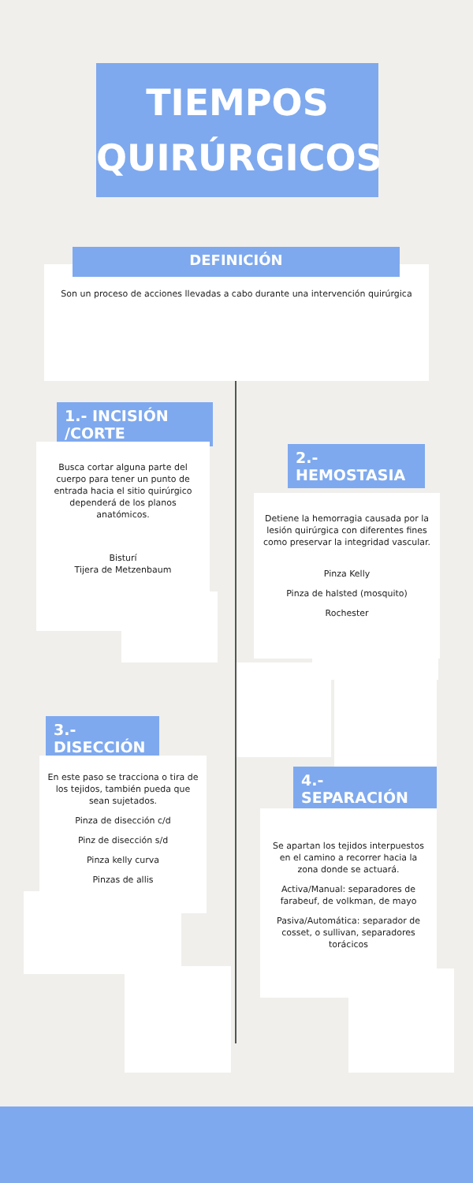TIEMPOS
QUIRÚRGICOS
Son un proceso de acciones llevadas a cabo durante una intervención quirúrgica
DEFINICIÓN
1.- INCISIÓN /CORTE
Busca cortar alguna parte del cuerpo para tener un punto de entrada hacia el sitio quirúrgico dependerá de los planos anatómicos.
Bisturí
Tijera de Metzenbaum
2.- HEMOSTASIA
Detiene la hemorragia causada por la lesión quirúrgica con diferentes fines como preservar la integridad vascular.
Pinza Kelly
Pinza de halsted (mosquito)
Rochester
3.- DISECCIÓN
En este paso se tracciona o tira de los tejidos, también pueda que sean sujetados.
Pinza de disección c/d
Pinz de disección s/d
Pinza kelly curva
Pinzas de allis
4.- SEPARACIÓN
Se apartan los tejidos interpuestos en el camino a recorrer hacia la zona donde se actuará.
Activa/Manual: separadores de farabeuf, de volkman, de mayo
Pasiva/Automática: separador de cosset, o sullivan, separadores torácicos